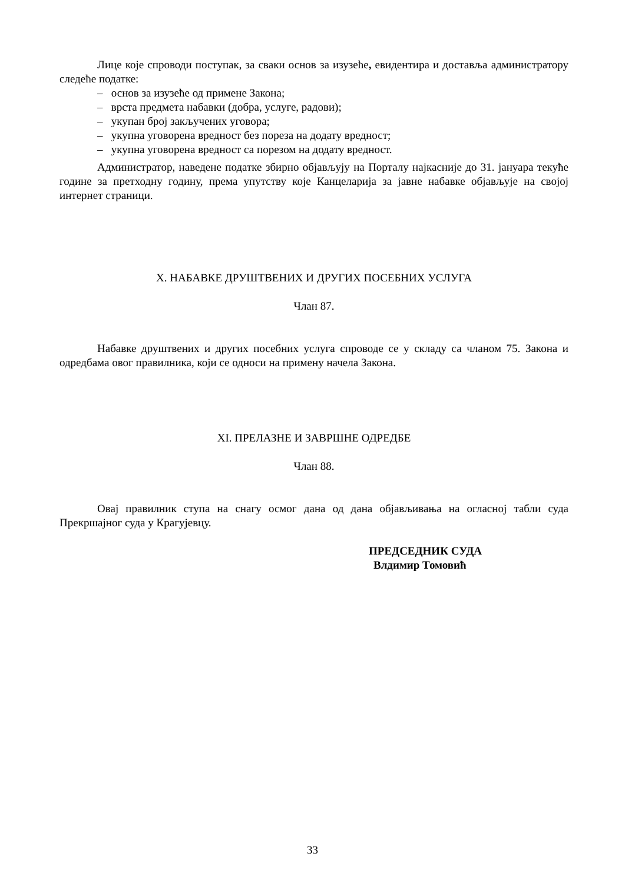Лице које спроводи поступак, за сваки основ за изузеће, евидентира и доставља администратору следеће податке:
– основ за изузеће од примене Закона;
– врста предмета набавки (добра, услуге, радови);
– укупан број закључених уговора;
– укупна уговорена вредност без пореза на додату вредност;
– укупна уговорена вредност са порезом на додату вредност.
Администратор, наведене податке збирно објављују на Порталу најкасније до 31. јануара текуће године за претходну годину, према упутству које Канцеларија за јавне набавке објављује на својој интернет страници.
X. НАБАВКЕ ДРУШТВЕНИХ И ДРУГИХ ПОСЕБНИХ УСЛУГА
Члан 87.
Набавке друштвених и других посебних услуга спроводе се у складу са чланом 75. Закона и одредбама овог правилника, који се односи на примену начела Закона.
XI. ПРЕЛАЗНЕ И ЗАВРШНЕ ОДРЕДБЕ
Члан 88.
Овај правилник ступа на снагу осмог дана од дана објављивања на огласној табли суда Прекршајног суда у Крагујевцу.
ПРЕДСЕДНИК СУДА
Влдимир Томовић
33